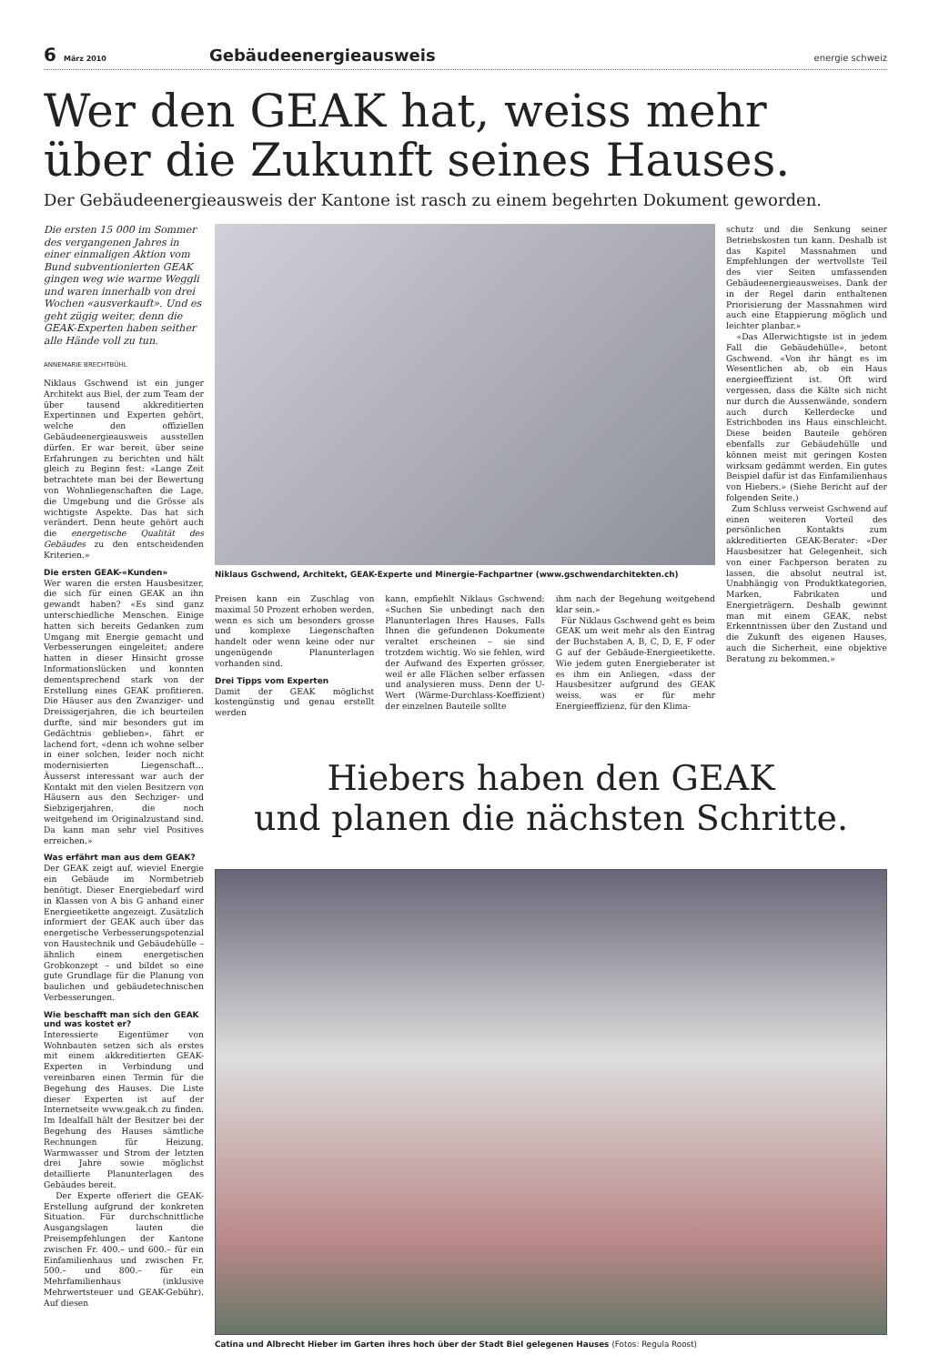6 März 2010 Gebäudeenergieausweis energie schweiz
Wer den GEAK hat, weiss mehr über die Zukunft seines Hauses.
Der Gebäudeenergieausweis der Kantone ist rasch zu einem begehrten Dokument geworden.
Die ersten 15 000 im Sommer des vergangenen Jahres in einer einmaligen Aktion vom Bund subventionierten GEAK gingen weg wie warme Weggli und waren innerhalb von drei Wochen «ausverkauft». Und es geht zügig weiter, denn die GEAK-Experten haben seither alle Hände voll zu tun.
ANNEMARIE BRECHTBÜHL
Niklaus Gschwend ist ein junger Architekt aus Biel, der zum Team der über tausend akkreditierten Expertinnen und Experten gehört, welche den offiziellen Gebäudeenergieausweis ausstellen dürfen. Er war bereit, über seine Erfahrungen zu berichten und hält gleich zu Beginn fest: «Lange Zeit betrachtete man bei der Bewertung von Wohnliegenschaften die Lage, die Umgebung und die Grösse als wichtigste Aspekte. Das hat sich verändert. Denn heute gehört auch die energetische Qualität des Gebäudes zu den entscheidenden Kriterien.»
Die ersten GEAK-«Kunden»
Wer waren die ersten Hausbesitzer, die sich für einen GEAK an ihn gewandt haben? «Es sind ganz unterschiedliche Menschen. Einige hatten sich bereits Gedanken zum Umgang mit Energie gemacht und Verbesserungen eingeleitet; andere hatten in dieser Hinsicht grosse Informationslücken und konnten dementsprechend stark von der Erstellung eines GEAK profitieren. Die Häuser aus den Zwanziger- und Dreissigerjahren, die ich beurteilen durfte, sind mir besonders gut im Gedächtnis geblieben», fährt er lachend fort, «denn ich wohne selber in einer solchen, leider noch nicht modernisierten Liegenschaft… Äusserst interessant war auch der Kontakt mit den vielen Besitzern von Häusern aus den Sechziger- und Siebzigerjahren, die noch weitgehend im Originalzustand sind. Da kann man sehr viel Positives erreichen.»
Was erfährt man aus dem GEAK?
Der GEAK zeigt auf, wieviel Energie ein Gebäude im Normbetrieb benötigt. Dieser Energiebedarf wird in Klassen von A bis G anhand einer Energieetikette angezeigt. Zusätzlich informiert der GEAK auch über das energetische Verbesserungspotenzial von Haustechnik und Gebäudehülle – ähnlich einem energetischen Grobkonzept – und bildet so eine gute Grundlage für die Planung von baulichen und gebäudetechnischen Verbesserungen.
Wie beschafft man sich den GEAK und was kostet er?
Interessierte Eigentümer von Wohnbauten setzen sich als erstes mit einem akkreditierten GEAK-Experten in Verbindung und vereinbaren einen Termin für die Begehung des Hauses. Die Liste dieser Experten ist auf der Internetseite www.geak.ch zu finden. Im Idealfall hält der Besitzer bei der Begehung des Hauses sämtliche Rechnungen für Heizung, Warmwasser und Strom der letzten drei Jahre sowie möglichst detaillierte Planunterlagen des Gebäudes bereit.
Der Experte offeriert die GEAK-Erstellung aufgrund der konkreten Situation. Für durchschnittliche Ausgangslagen lauten die Preisempfehlungen der Kantone zwischen Fr. 400.– und 600.– für ein Einfamilienhaus und zwischen Fr. 500.– und 800.– für ein Mehrfamilienhaus (inklusive Mehrwertsteuer und GEAK-Gebühr). Auf diesen
Niklaus Gschwend, Architekt, GEAK-Experte und Minergie-Fachpartner (www.gschwendarchitekten.ch)
Preisen kann ein Zuschlag von maximal 50 Prozent erhoben werden, wenn es sich um besonders grosse und komplexe Liegenschaften handelt oder wenn keine oder nur ungenügende Planunterlagen vorhanden sind.
Drei Tipps vom Experten
Damit der GEAK möglichst kostengünstig und genau erstellt werden
kann, empfiehlt Niklaus Gschwend: «Suchen Sie unbedingt nach den Planunterlagen Ihres Hauses. Falls Ihnen die gefundenen Dokumente veraltet erscheinen – sie sind trotzdem wichtig. Wo sie fehlen, wird der Aufwand des Experten grösser, weil er alle Flächen selber erfassen und analysieren muss. Denn der U-Wert (Wärme-Durchlass-Koeffizient) der einzelnen Bauteile sollte
ihm nach der Begehung weitgehend klar sein.»
Für Niklaus Gschwend geht es beim GEAK um weit mehr als den Eintrag der Buchstaben A, B, C, D, E, F oder G auf der Gebäude-Energieetikette. Wie jedem guten Energieberater ist es ihm ein Anliegen, «dass der Hausbesitzer aufgrund des GEAK weiss, was er für mehr Energieeffizienz, für den Klima-
schutz und die Senkung seiner Betriebskosten tun kann. Deshalb ist das Kapitel Massnahmen und Empfehlungen der wertvollste Teil des vier Seiten umfassenden Gebäudeenergieausweises. Dank der in der Regel darin enthaltenen Priorisierung der Massnahmen wird auch eine Etappierung möglich und leichter planbar.»
«Das Allerwichtigste ist in jedem Fall die Gebäudehülle», betont Gschwend. «Von ihr hängt es im Wesentlichen ab, ob ein Haus energieeffizient ist. Oft wird vergessen, dass die Kälte sich nicht nur durch die Aussenwände, sondern auch durch Kellerdecke und Estrichboden ins Haus einschleicht. Diese beiden Bauteile gehören ebenfalls zur Gebäudehülle und können meist mit geringen Kosten wirksam gedämmt werden. Ein gutes Beispiel dafür ist das Einfamilienhaus von Hiebers.» (Siehe Bericht auf der folgenden Seite.)
Zum Schluss verweist Gschwend auf einen weiteren Vorteil des persönlichen Kontakts zum akkreditierten GEAK-Berater: «Der Hausbesitzer hat Gelegenheit, sich von einer Fachperson beraten zu lassen, die absolut neutral ist. Unabhängig von Produktkategorien, Marken, Fabrikaten und Energieträgern. Deshalb gewinnt man mit einem GEAK, nebst Erkenntnissen über den Zustand und die Zukunft des eigenen Hauses, auch die Sicherheit, eine objektive Beratung zu bekommen.»
Hiebers haben den GEAK
und planen die nächsten Schritte.
Catina und Albrecht Hieber im Garten ihres hoch über der Stadt Biel gelegenen Hauses (Fotos: Regula Roost)